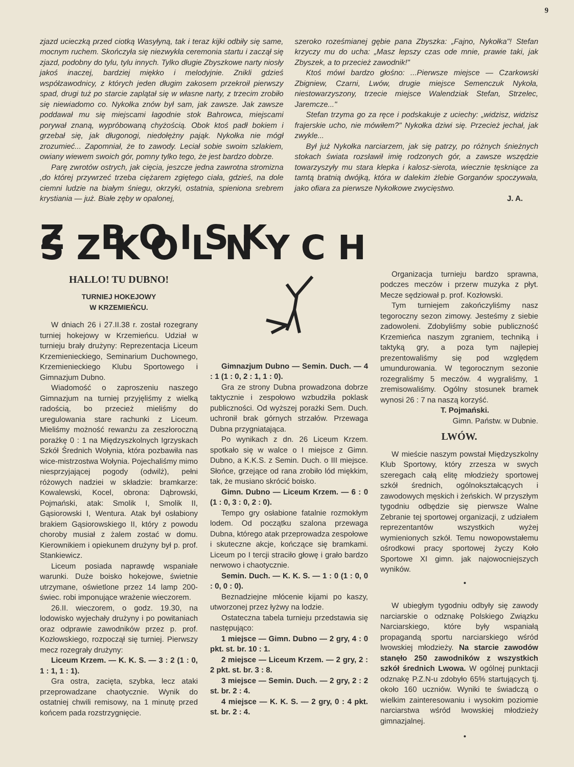9
zjazd ucieczką przed ciotką Wasyłyną, tak i teraz kijki odbiły się same, mocnym ruchem. Skończyła się niezwykła ceremonia startu i zaczął się zjazd, podobny do tylu, tylu innych. Tylko długie Zbyszkowe narty niosły jakoś inaczej, bardziej miękko i melodyjnie. Znikli gdzieś współzawodnicy, z których jeden długim zakosem przekroił pierwszy spad, drugi tuż po starcie zaplątał się w własne narty, z trzecim zrobiło się niewiadomo co. Nykołka znów był sam, jak zawsze. Jak zawsze poddawał mu się miejscami łagodnie stok Bahrowca, miejscami porywał znaną, wypróbowaną chyżością. Obok ktoś padł bokiem i grzebał się, jak długonogi, niedołężny pająk. Nykołka nie mógł zrozumieć... Zapomniał, że to zawody. Leciał sobie swoim szlakiem, owiany wiewem swoich gór, pomny tylko tego, że jest bardzo dobrze.
Parę zwrotów ostrych, jak cięcia, jeszcze jedna zawrotna stromizna ,do której przywrzeć trzeba ciężarem zgiętego ciała, gdzieś, na dole ciemni ludzie na białym śniegu, okrzyki, ostatnia, spieniona srebrem krystiania — już. Białe zęby w opalonej,
szeroko roześmianej gębie pana Zbyszka: „Fajno, Nykołka"! Stefan krzyczy mu do ucha: „Masz lepszy czas ode mnie, prawie taki, jak Zbyszek, a to przecież zawodnik!"
Ktoś mówi bardzo głośno: ...Pierwsze miejsce — Czarkowski Zbigniew, Czarni, Lwów, drugie miejsce Semenczuk Nykoła, niestowarzyszony, trzecie miejsce Walendziak Stefan, Strzelec, Jaremcze..."
Stefan trzyma go za ręce i podskakuje z uciechy: „widzisz, widzisz frajerskie ucho, nie mówiłem?" Nykołka dziwi się. Przecież jechał, jak zwykle...
Był już Nykołka narciarzem, jak się patrzy, po różnych śnieżnych stokach świata rozsławił imię rodzonych gór, a zawsze wszędzie towarzyszyły mu stara klepka i kalosz-sierota, wiecznie tęskniące za tamtą bratnią dwójką, która w dalekim żlebie Gorganów spoczywała, jako ofiara za pierwsze Nykołkowe zwycięstwo.
J. A.
Z BOISK SZKOLNYCH
HALLO! TU DUBNO!
TURNIEJ HOKEJOWY
W KRZEMIEŃCU.
W dniach 26 i 27.II.38 r. został rozegrany turniej hokejowy w Krzemieńcu. Udział w turnieju brały drużyny: Reprezentacja Liceum Krzemienieckiego, Seminarium Duchownego, Krzemienieckiego Klubu Sportowego i Gimnazjum Dubno.
Wiadomość o zaproszeniu naszego Gimnazjum na turniej przyjęliśmy z wielką radością, bo przecież mieliśmy do uregulowania stare rachunki z Liceum. Mieliśmy możność rewanżu za zeszłoroczną porażkę 0 : 1 na Międzyszkolnych Igrzyskach Szkół Średnich Wołynia, która pozbawiła nas wice-mistrzostwa Wołynia. Pojechaliśmy mimo niesprzyjającej pogody (odwilż), pełni różowych nadziei w składzie: bramkarze: Kowalewski, Kocel, obrona: Dąbrowski, Pojmański, atak: Smolik I, Smolik II, Gąsiorowski I, Wentura. Atak był osłabiony brakiem Gąsiorowskiego II, który z powodu choroby musiał z żalem zostać w domu. Kierownikiem i opiekunem drużyny był p. prof. Stankiewicz.
Liceum posiada naprawdę wspaniałe warunki. Duże boisko hokejowe, świetnie utrzymane, oświetlone przez 14 lamp 200-świec. robi imponujące wrażenie wieczorem.
26.II. wieczorem, o godz. 19.30, na lodowisko wyjechały drużyny i po powitaniach oraz odprawie zawodników przez p. prof. Kozłowskiego, rozpoczął się turniej. Pierwszy mecz rozegrały drużyny:
Liceum Krzem. — K. K. S. — 3 : 2 (1 : 0, 1 : 1, 1 : 1).
Gra ostra, zacięta, szybka, lecz ataki przeprowadzane chaotycznie. Wynik do ostatniej chwili remisowy, na 1 minutę przed końcem pada rozstrzygnięcie.
Gimnazjum Dubno — Semin. Duch. — 4 : 1 (1 : 0, 2 : 1, 1 : 0).
Gra ze strony Dubna prowadzona dobrze taktycznie i zespołowo wzbudziła poklask publiczności. Od wyższej porażki Sem. Duch. uchronił brak górnych strzałów. Przewaga Dubna przygniatająca.
Po wynikach z dn. 26 Liceum Krzem. spotkało się w walce o I miejsce z Gimn. Dubno, a K.K.S. z Semin. Duch. o III miejsce. Słońce, grzejące od rana zrobiło lód miękkim, tak, że musiano skrócić boisko.
Gimn. Dubno — Liceum Krzem. — 6 : 0 (1 : 0, 3 : 0, 2 : 0).
Tempo gry osłabione fatalnie rozmokłym lodem. Od początku szalona przewaga Dubna, którego atak przeprowadza zespołowe i skuteczne akcje, kończące się bramkami. Liceum po I tercji straciło głowę i grało bardzo nerwowo i chaotycznie.
Semin. Duch. — K. K. S. — 1 : 0 (1 : 0, 0 : 0, 0 : 0).
Beznadziejne młócenie kijami po kaszy, utworzonej przez łyżwy na lodzie.
Ostateczna tabela turnieju przedstawia się następująco:
1 miejsce — Gimn. Dubno — 2 gry, 4 : 0 pkt. st. br. 10 : 1.
2 miejsce — Liceum Krzem. — 2 gry, 2 : 2 pkt. st. br. 3 : 8.
3 miejsce — Semin. Duch. — 2 gry, 2 : 2 st. br. 2 : 4.
4 miejsce — K. K. S. — 2 gry, 0 : 4 pkt. st. br. 2 : 4.
Organizacja turnieju bardzo sprawna, podczes meczów i przerw muzyka z płyt. Mecze sędziował p. prof. Kozłowski.
Tym turniejem zakończyliśmy nasz tegoroczny sezon zimowy. Jesteśmy z siebie zadowoleni. Zdobyliśmy sobie publiczność Krzemieńca naszym zgraniem, techniką i taktyką gry, a poza tym najlepiej prezentowaliśmy się pod względem umundurowania. W tegorocznym sezonie rozegraliśmy 5 meczów. 4 wygraliśmy, 1 zremisowaliśmy. Ogólny stosunek bramek wynosi 26 : 7 na naszą korzyść.
T. Pojmański.
Gimn. Państw. w Dubnie.
LWÓW.
W mieście naszym powstał Międzyszkolny Klub Sportowy, który zrzesza w swych szeregach całą elitę młodzieży sportowej szkół średnich, ogólnokształcących i zawodowych męskich i żeńskich. W przyszłym tygodniu odbędzie się pierwsze Walne Zebranie tej sportowej organizacji, z udziałem reprezentantów wszystkich wyżej wymienionych szkół. Temu nowopowstałemu ośrodkowi pracy sportowej życzy Koło Sportowe XI gimn. jak najowocniejszych wyników.
•
W ubiegłym tygodniu odbyły się zawody narciarskie o odznakę Polskiego Związku Narciarskiego, które były wspaniałą propagandą sportu narciarskiego wśród lwowskiej młodzieży. Na starcie zawodów stanęło 250 zawodników z wszystkich szkół średnich Lwowa. W ogólnej punktacji odznakę P.Z.N-u zdobyło 65% startujących tj. około 160 uczniów. Wyniki te świadczą o wielkim zainteresowaniu i wysokim poziomie narciarstwa wśród lwowskiej młodzieży gimnazjalnej.
•